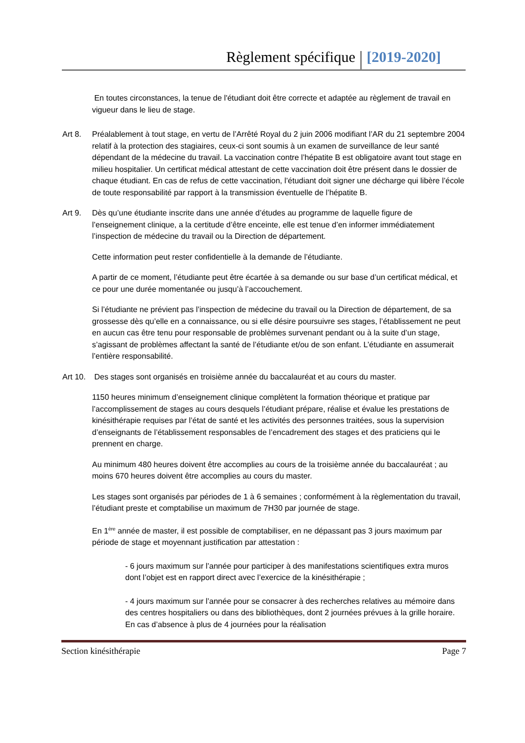Règlement spécifique [2019-2020]
En toutes circonstances, la tenue de l'étudiant doit être correcte et adaptée au règlement de travail en vigueur dans le lieu de stage.
Art 8. Préalablement à tout stage, en vertu de l’Arrêté Royal du 2 juin 2006 modifiant l’AR du 21 septembre 2004 relatif à la protection des stagiaires, ceux-ci sont soumis à un examen de surveillance de leur santé dépendant de la médecine du travail. La vaccination contre l’hépatite B est obligatoire avant tout stage en milieu hospitalier. Un certificat médical attestant de cette vaccination doit être présent dans le dossier de chaque étudiant. En cas de refus de cette vaccination, l’étudiant doit signer une décharge qui libère l’école de toute responsabilité par rapport à la transmission éventuelle de l’hépatite B.
Art 9. Dès qu’une étudiante inscrite dans une année d’études au programme de laquelle figure de l’enseignement clinique, a la certitude d’être enceinte, elle est tenue d’en informer immédiatement l’inspection de médecine du travail ou la Direction de département.
Cette information peut rester confidentielle à la demande de l’étudiante.
A partir de ce moment, l’étudiante peut être écartée à sa demande ou sur base d’un certificat médical, et ce pour une durée momentanée ou jusqu’à l’accouchement.
Si l’étudiante ne prévient pas l’inspection de médecine du travail ou la Direction de département, de sa grossesse dès qu’elle en a connaissance, ou si elle désire poursuivre ses stages, l’établissement ne peut en aucun cas être tenu pour responsable de problèmes survenant pendant ou à la suite d’un stage, s’agissant de problèmes affectant la santé de l’étudiante et/ou de son enfant. L’étudiante en assumerait l’entière responsabilité.
Art 10.
Des stages sont organisés en troisième année du baccalauréat et au cours du master.
1150 heures minimum d’enseignement clinique complètent la formation théorique et pratique par l’accomplissement de stages au cours desquels l’étudiant prépare, réalise et évalue les prestations de kinésithérapie requises par l’état de santé et les activités des personnes traitées, sous la supervision d’enseignants de l’établissement responsables de l’encadrement des stages et des praticiens qui le prennent en charge.
Au minimum 480 heures doivent être accomplies au cours de la troisième année du baccalauréat ; au moins 670 heures doivent être accomplies au cours du master.
Les stages sont organisés par périodes de 1 à 6 semaines ; conformément à la règlementation du travail, l’étudiant preste et comptabilise un maximum de 7H30 par journée de stage.
En 1<sup>ère</sup> année de master, il est possible de comptabiliser, en ne dépassant pas 3 jours maximum par période de stage et moyennant justification par attestation :
- 6 jours maximum sur l’année pour participer à des manifestations scientifiques extra muros dont l’objet est en rapport direct avec l’exercice de la kinésithérapie ;
- 4 jours maximum sur l’année pour se consacrer à des recherches relatives au mémoire dans des centres hospitaliers ou dans des bibliothèques, dont 2 journées prévues à la grille horaire. En cas d’absence à plus de 4 journées pour la réalisation
Section kinésithérapie Page 7